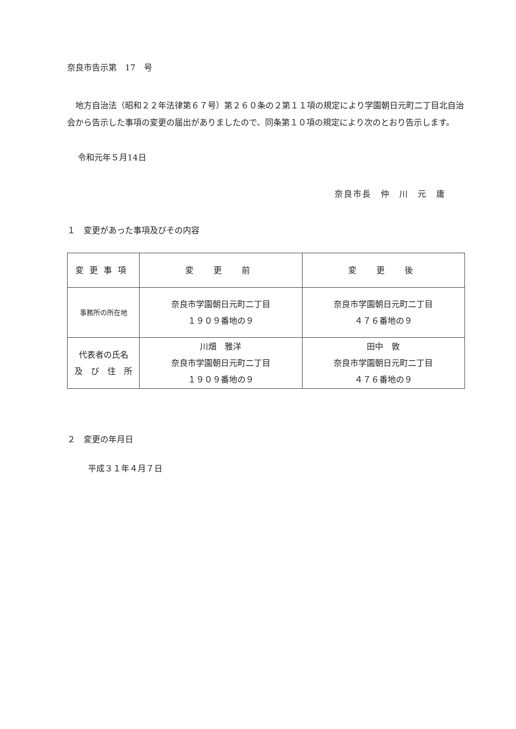奈良市告示第　17　号
地方自治法（昭和２２年法律第６７号）第２６０条の２第１１項の規定により学園朝日元町二丁目北自治会から告示した事項の変更の届出がありましたので、同条第１０項の規定により次のとおり告示します。
令和元年５月14日
奈良市長　仲　川　元　庸
１　変更があった事項及びその内容
| 変更事項 | 変 更 前 | 変 更 後 |
| --- | --- | --- |
| 事務所の所在地 | 奈良市学園朝日元町二丁目 １９０９番地の９ | 奈良市学園朝日元町二丁目 ４７６番地の９ |
| 代表者の氏名 及 び 住 所 | 川畑 雅洋 奈良市学園朝日元町二丁目 １９０９番地の９ | 田中 敦 奈良市学園朝日元町二丁目 ４７６番地の９ |
２　変更の年月日
平成３１年４月７日